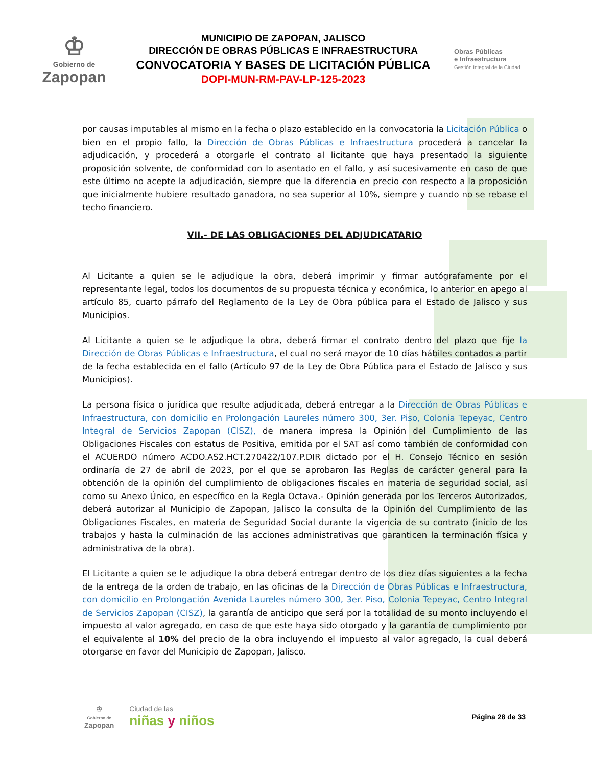♔
Gobierno de
Zapopan
MUNICIPIO DE ZAPOPAN, JALISCO
DIRECCIÓN DE OBRAS PÚBLICAS E INFRAESTRUCTURA
CONVOCATORIA Y BASES DE LICITACIÓN PÚBLICA
DOPI-MUN-RM-PAV-LP-125-2023
Obras Públicas
e Infraestructura
Gestión Integral de la Ciudad
por causas imputables al mismo en la fecha o plazo establecido en la convocatoria la Licitación Pública o bien en el propio fallo, la Dirección de Obras Públicas e Infraestructura procederá a cancelar la adjudicación, y procederá a otorgarle el contrato al licitante que haya presentado la siguiente proposición solvente, de conformidad con lo asentado en el fallo, y así sucesivamente en caso de que este último no acepte la adjudicación, siempre que la diferencia en precio con respecto a la proposición que inicialmente hubiere resultado ganadora, no sea superior al 10%, siempre y cuando no se rebase el techo financiero.
VII.- DE LAS OBLIGACIONES DEL ADJUDICATARIO
Al Licitante a quien se le adjudique la obra, deberá imprimir y firmar autógrafamente por el representante legal, todos los documentos de su propuesta técnica y económica, lo anterior en apego al artículo 85, cuarto párrafo del Reglamento de la Ley de Obra pública para el Estado de Jalisco y sus Municipios.
Al Licitante a quien se le adjudique la obra, deberá firmar el contrato dentro del plazo que fije la Dirección de Obras Públicas e Infraestructura, el cual no será mayor de 10 días hábiles contados a partir de la fecha establecida en el fallo (Artículo 97 de la Ley de Obra Pública para el Estado de Jalisco y sus Municipios).
La persona física o jurídica que resulte adjudicada, deberá entregar a la Dirección de Obras Públicas e Infraestructura, con domicilio en Prolongación Laureles número 300, 3er. Piso, Colonia Tepeyac, Centro Integral de Servicios Zapopan (CISZ), de manera impresa la Opinión del Cumplimiento de las Obligaciones Fiscales con estatus de Positiva, emitida por el SAT así como también de conformidad con el ACUERDO número ACDO.AS2.HCT.270422/107.P.DIR dictado por el H. Consejo Técnico en sesión ordinaría de 27 de abril de 2023, por el que se aprobaron las Reglas de carácter general para la obtención de la opinión del cumplimiento de obligaciones fiscales en materia de seguridad social, así como su Anexo Único, en específico en la Regla Octava.- Opinión generada por los Terceros Autorizados, deberá autorizar al Municipio de Zapopan, Jalisco la consulta de la Opinión del Cumplimiento de las Obligaciones Fiscales, en materia de Seguridad Social durante la vigencia de su contrato (inicio de los trabajos y hasta la culminación de las acciones administrativas que garanticen la terminación física y administrativa de la obra).
El Licitante a quien se le adjudique la obra deberá entregar dentro de los diez días siguientes a la fecha de la entrega de la orden de trabajo, en las oficinas de la Dirección de Obras Públicas e Infraestructura, con domicilio en Prolongación Avenida Laureles número 300, 3er. Piso, Colonia Tepeyac, Centro Integral de Servicios Zapopan (CISZ), la garantía de anticipo que será por la totalidad de su monto incluyendo el impuesto al valor agregado, en caso de que este haya sido otorgado y la garantía de cumplimiento por el equivalente al 10% del precio de la obra incluyendo el impuesto al valor agregado, la cual deberá otorgarse en favor del Municipio de Zapopan, Jalisco.
♔
Gobierno de
Zapopan
Ciudad de las
niñas y niños
Página 28 de 33